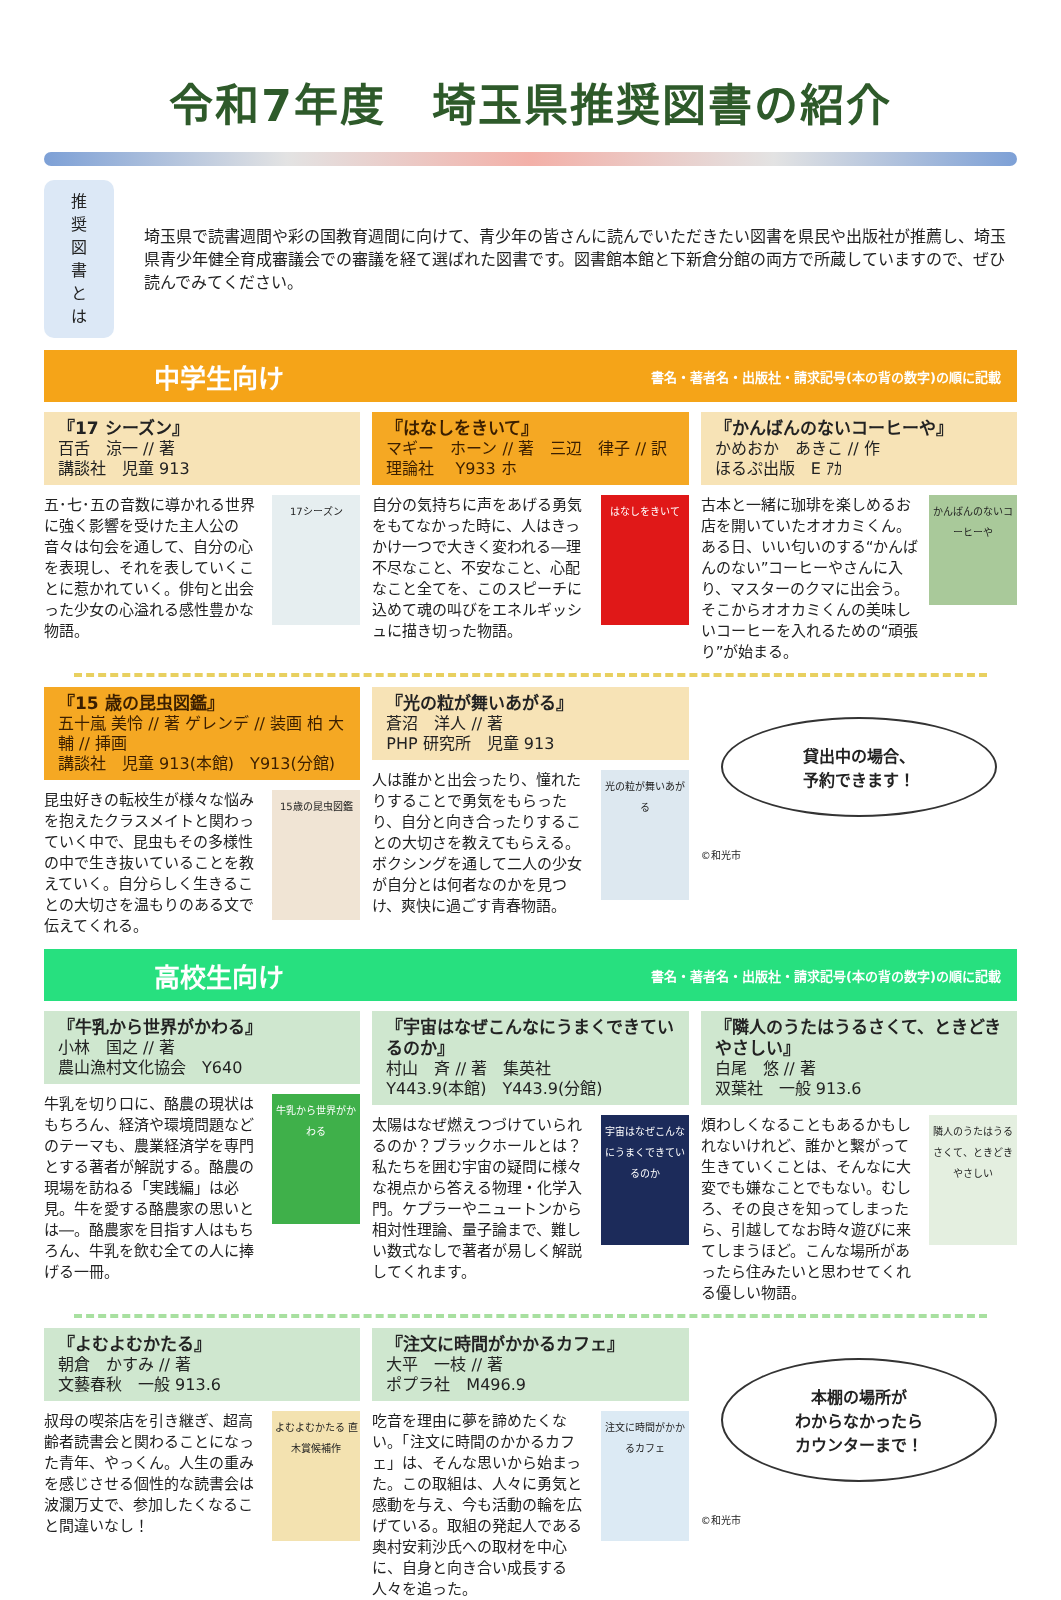令和7年度　埼玉県推奨図書の紹介
推奨図書
とは
埼玉県で読書週間や彩の国教育週間に向けて、青少年の皆さんに読んでいただきたい図書を県民や出版社が推薦し、埼玉県青少年健全育成審議会での審議を経て選ばれた図書です。図書館本館と下新倉分館の両方で所蔵していますので、ぜひ読んでみてください。
中学生向け 書名・著者名・出版社・請求記号(本の背の数字)の順に記載
『17 シーズン』
百舌　涼一 // 著
講談社　児童 913
五･七･五の音数に導かれる世界に強く影響を受けた主人公の音々は句会を通して、自分の心を表現し、それを表していくことに惹かれていく。俳句と出会った少女の心溢れる感性豊かな物語。
17シーズン
『はなしをきいて』
マギー　ホーン // 著　三辺　律子 // 訳
理論社　 Y933 ホ
自分の気持ちに声をあげる勇気をもてなかった時に、人はきっかけ一つで大きく変われる―理不尽なこと、不安なこと、心配なこと全てを、このスピーチに込めて魂の叫びをエネルギッシュに描き切った物語。
はなしをきいて
『かんばんのないコーヒーや』
かめおか　あきこ // 作
ほるぷ出版　E ｱｶ
古本と一緒に珈琲を楽しめるお店を開いていたオオカミくん。ある日、いい匂いのする“かんばんのない”コーヒーやさんに入り、マスターのクマに出会う。そこからオオカミくんの美味しいコーヒーを入れるための“頑張り”が始まる。
かんばんのないコーヒーや
『15 歳の昆虫図鑑』
五十嵐 美怜 // 著 ゲレンデ // 装画 柏 大輔 // 挿画
講談社　児童 913(本館)　Y913(分館)
昆虫好きの転校生が様々な悩みを抱えたクラスメイトと関わっていく中で、昆虫もその多様性の中で生き抜いていることを教えていく。自分らしく生きることの大切さを温もりのある文で伝えてくれる。
15歳の昆虫図鑑
『光の粒が舞いあがる』
蒼沼　洋人 // 著
PHP 研究所　児童 913
人は誰かと出会ったり、憧れたりすることで勇気をもらったり、自分と向き合ったりすることの大切さを教えてもらえる。ボクシングを通して二人の少女が自分とは何者なのかを見つけ、爽快に過ごす青春物語。
光の粒が舞いあがる
貸出中の場合、
予約できます！
©和光市
高校生向け 書名・著者名・出版社・請求記号(本の背の数字)の順に記載
『牛乳から世界がかわる』
小林　国之 // 著
農山漁村文化協会　Y640
牛乳を切り口に、酪農の現状はもちろん、経済や環境問題などのテーマも、農業経済学を専門とする著者が解説する。酪農の現場を訪ねる「実践編」は必見。牛を愛する酪農家の思いとは―。酪農家を目指す人はもちろん、牛乳を飲む全ての人に捧げる一冊。
牛乳から世界がかわる
『宇宙はなぜこんなにうまくできているのか』
村山　斉 // 著　集英社
Y443.9(本館)　Y443.9(分館)
太陽はなぜ燃えつづけていられるのか？ブラックホールとは？私たちを囲む宇宙の疑問に様々な視点から答える物理・化学入門。ケプラーやニュートンから相対性理論、量子論まで、難しい数式なしで著者が易しく解説してくれます。
宇宙はなぜこんなにうまくできているのか
『隣人のうたはうるさくて、ときどきやさしい』
白尾　悠 // 著
双葉社　一般 913.6
煩わしくなることもあるかもしれないけれど、誰かと繋がって生きていくことは、そんなに大変でも嫌なことでもない。むしろ、その良さを知ってしまったら、引越してなお時々遊びに来てしまうほど。こんな場所があったら住みたいと思わせてくれる優しい物語。
隣人のうたはうるさくて、ときどきやさしい
『よむよむかたる』
朝倉　かすみ // 著
文藝春秋　一般 913.6
叔母の喫茶店を引き継ぎ、超高齢者読書会と関わることになった青年、やっくん。人生の重みを感じさせる個性的な読書会は波瀾万丈で、参加したくなること間違いなし！
よむよむかたる 直木賞候補作
『注文に時間がかかるカフェ』
大平　一枝 // 著
ポプラ社　M496.9
吃音を理由に夢を諦めたくない。「注文に時間のかかるカフェ」は、そんな思いから始まった。この取組は、人々に勇気と感動を与え、今も活動の輪を広げている。取組の発起人である奥村安莉沙氏への取材を中心に、自身と向き合い成長する人々を追った。
注文に時間がかかるカフェ
本棚の場所が
わからなかったら
カウンターまで！
©和光市